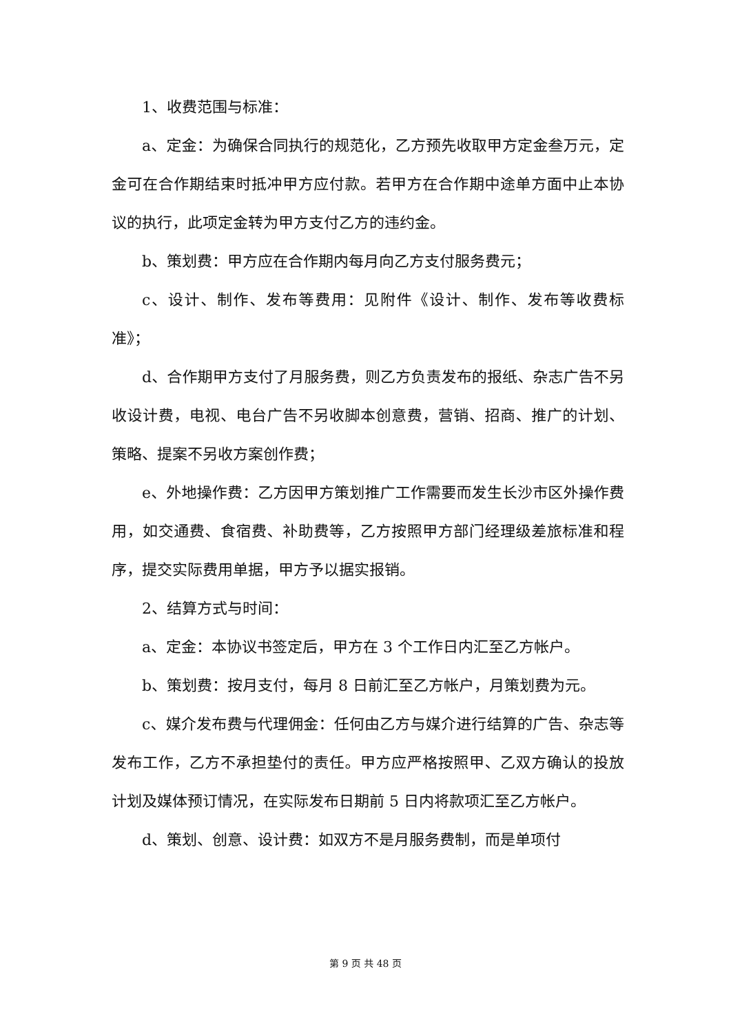1、收费范围与标准：
a、定金：为确保合同执行的规范化，乙方预先收取甲方定金叁万元，定金可在合作期结束时抵冲甲方应付款。若甲方在合作期中途单方面中止本协议的执行，此项定金转为甲方支付乙方的违约金。
b、策划费：甲方应在合作期内每月向乙方支付服务费元；
c、设计、制作、发布等费用：见附件《设计、制作、发布等收费标准》；
d、合作期甲方支付了月服务费，则乙方负责发布的报纸、杂志广告不另收设计费，电视、电台广告不另收脚本创意费，营销、招商、推广的计划、策略、提案不另收方案创作费；
e、外地操作费：乙方因甲方策划推广工作需要而发生长沙市区外操作费用，如交通费、食宿费、补助费等，乙方按照甲方部门经理级差旅标准和程序，提交实际费用单据，甲方予以据实报销。
2、结算方式与时间：
a、定金：本协议书签定后，甲方在 3 个工作日内汇至乙方帐户。
b、策划费：按月支付，每月 8 日前汇至乙方帐户，月策划费为元。
c、媒介发布费与代理佣金：任何由乙方与媒介进行结算的广告、杂志等发布工作，乙方不承担垫付的责任。甲方应严格按照甲、乙双方确认的投放计划及媒体预订情况，在实际发布日期前 5 日内将款项汇至乙方帐户。
d、策划、创意、设计费：如双方不是月服务费制，而是单项付
第 9 页 共 48 页